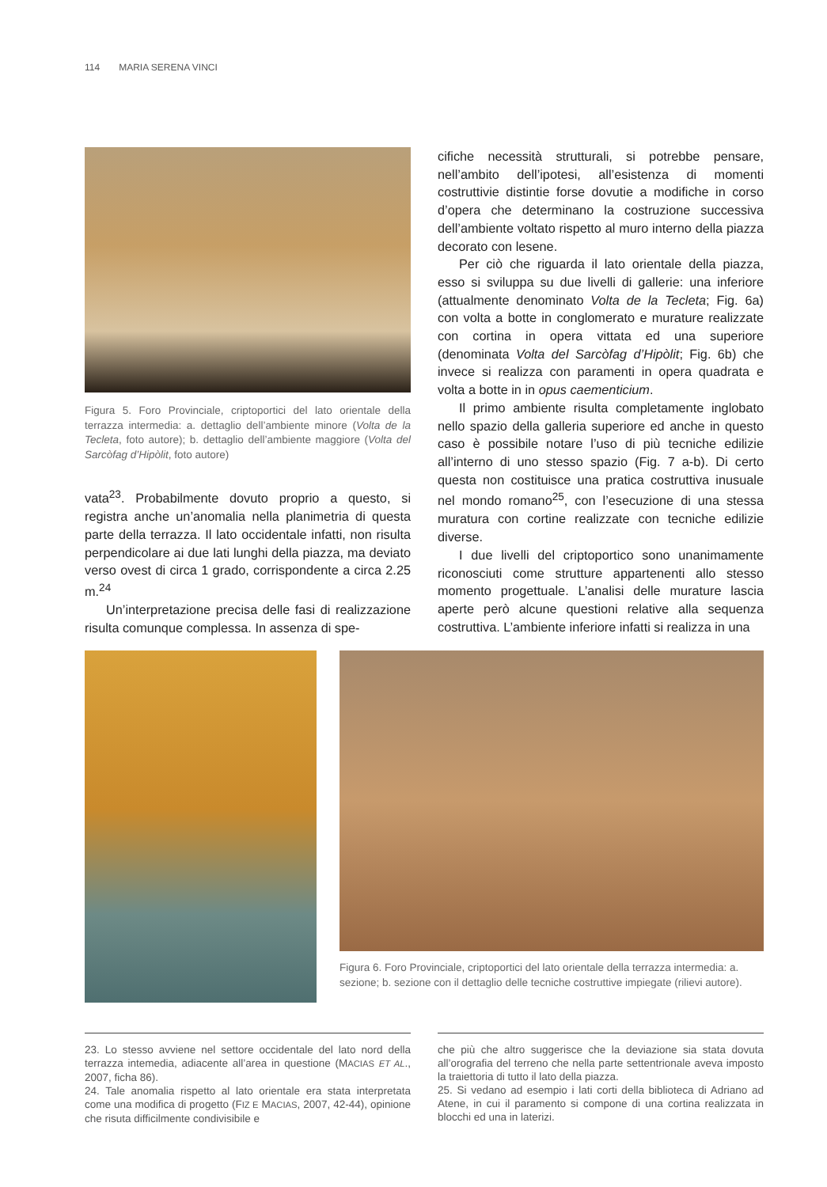114 MARIA SERENA VINCI
Figura 5. Foro Provinciale, criptoportici del lato orientale della terrazza intermedia: a. dettaglio dell’ambiente minore (Volta de la Tecleta, foto autore); b. dettaglio dell’ambiente maggiore (Volta del Sarcòfag d’Hipòlit, foto autore)
vata<sup>23</sup>. Probabilmente dovuto proprio a questo, si registra anche un’anomalia nella planimetria di questa parte della terrazza. Il lato occidentale infatti, non risulta perpendicolare ai due lati lunghi della piazza, ma deviato verso ovest di circa 1 grado, corrispondente a circa 2.25 m.<sup>24</sup>
Un’interpretazione precisa delle fasi di realizzazione risulta comunque complessa. In assenza di spe-
cifiche necessità strutturali, si potrebbe pensare, nell’ambito dell’ipotesi, all’esistenza di momenti costruttivie distintie forse dovutie a modifiche in corso d’opera che determinano la costruzione successiva dell’ambiente voltato rispetto al muro interno della piazza decorato con lesene.
Per ciò che riguarda il lato orientale della piazza, esso si sviluppa su due livelli di gallerie: una inferiore (attualmente denominato Volta de la Tecleta; Fig. 6a) con volta a botte in conglomerato e murature realizzate con cortina in opera vittata ed una superiore (denominata Volta del Sarcòfag d’Hipòlit; Fig. 6b) che invece si realizza con paramenti in opera quadrata e volta a botte in in opus caementicium.
Il primo ambiente risulta completamente inglobato nello spazio della galleria superiore ed anche in questo caso è possibile notare l’uso di più tecniche edilizie all’interno di uno stesso spazio (Fig. 7 a-b). Di certo questa non costituisce una pratica costruttiva inusuale nel mondo romano<sup>25</sup>, con l’esecuzione di una stessa muratura con cortine realizzate con tecniche edilizie diverse.
I due livelli del criptoportico sono unanimamente riconosciuti come strutture appartenenti allo stesso momento progettuale. L’analisi delle murature lascia aperte però alcune questioni relative alla sequenza costruttiva. L’ambiente inferiore infatti si realizza in una
Figura 6. Foro Provinciale, criptoportici del lato orientale della terrazza intermedia: a. sezione; b. sezione con il dettaglio delle tecniche costruttive impiegate (rilievi autore).
23. Lo stesso avviene nel settore occidentale del lato nord della terrazza intemedia, adiacente all’area in questione (MACIAS ET AL., 2007, ficha 86).
24. Tale anomalia rispetto al lato orientale era stata interpretata come una modifica di progetto (FIZ E MACIAS, 2007, 42-44), opinione che risuta difficilmente condivisibile e
che più che altro suggerisce che la deviazione sia stata dovuta all’orografia del terreno che nella parte settentrionale aveva imposto la traiettoria di tutto il lato della piazza.
25. Si vedano ad esempio i lati corti della biblioteca di Adriano ad Atene, in cui il paramento si compone di una cortina realizzata in blocchi ed una in laterizi.